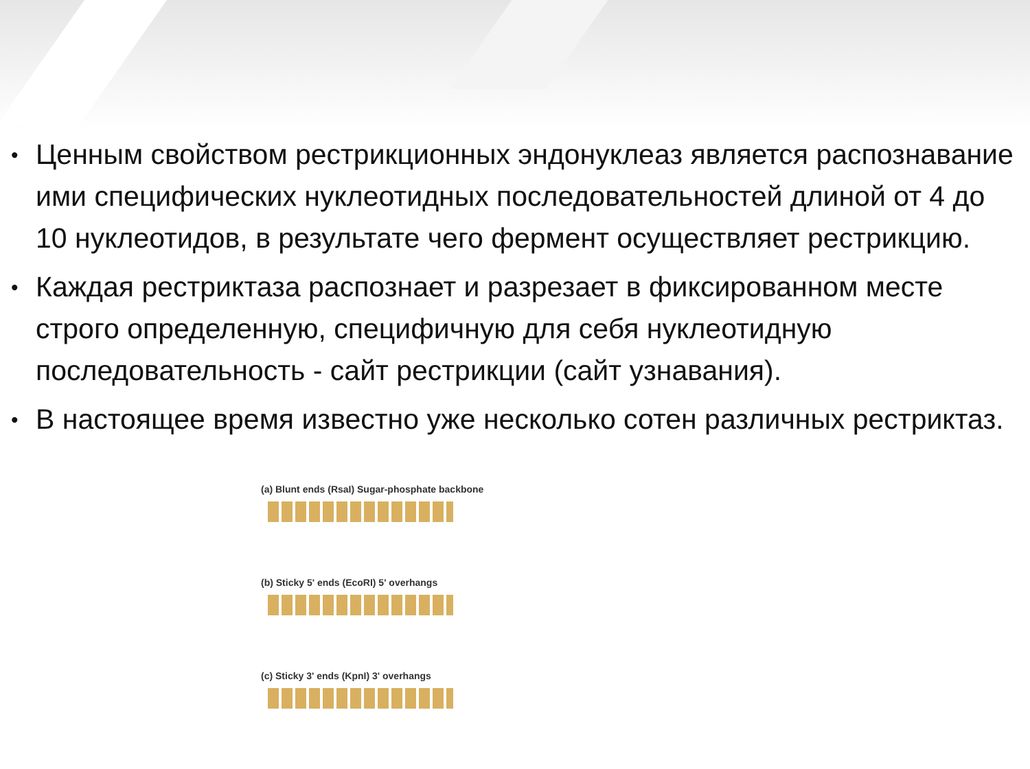• Ценным свойством рестрикционных эндонуклеаз является распознавание ими специфических нуклеотидных последовательностей длиной от 4 до 10 нуклеотидов, в результате чего фермент осуществляет рестрикцию.
• Каждая рестриктаза распознает и разрезает в фиксированном месте строго определенную, специфичную для себя нуклеотидную последовательность - сайт рестрикции (сайт узнавания).
• В настоящее время известно уже несколько сотен различных рестриктаз.
(a) Blunt ends (RsaI) Sugar-phosphate backbone
(b) Sticky 5' ends (EcoRI) 5' overhangs
(c) Sticky 3' ends (KpnI) 3' overhangs